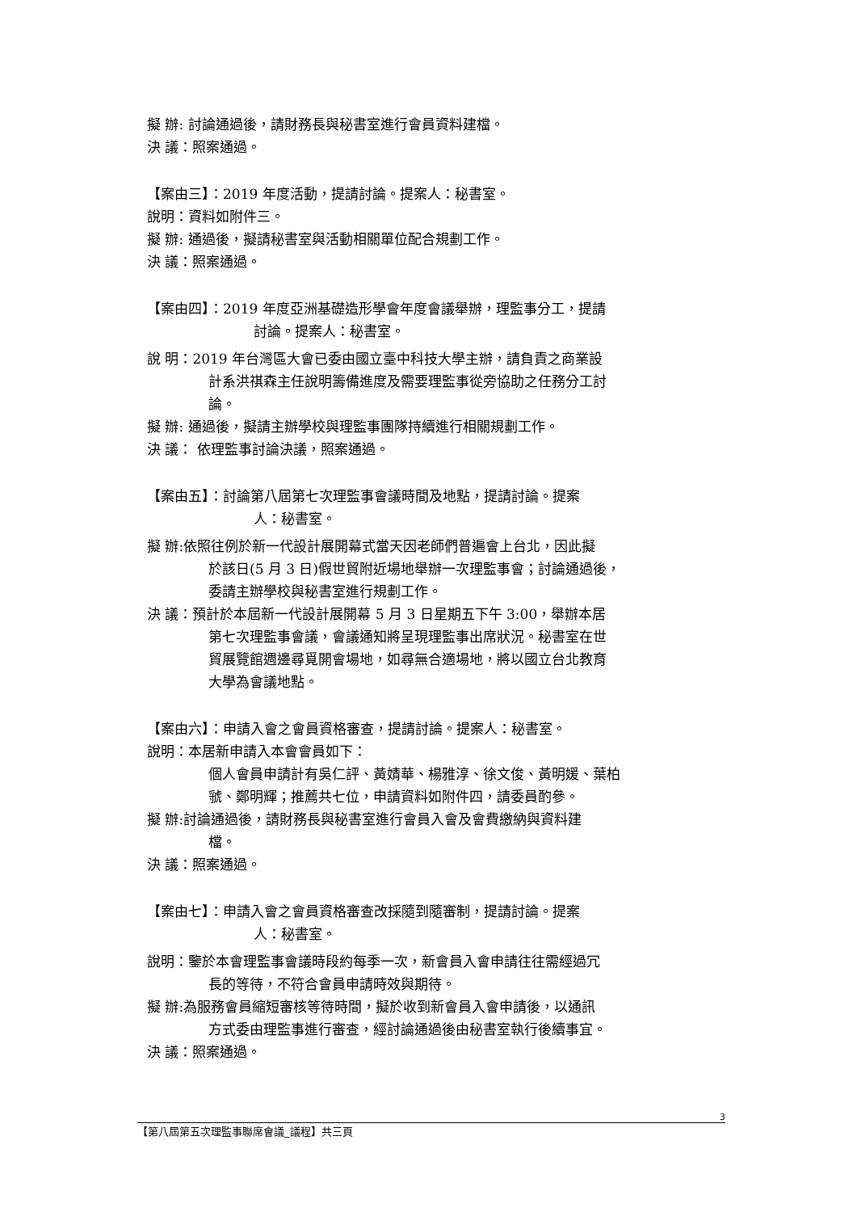擬 辦: 討論通過後，請財務長與秘書室進行會員資料建檔。
決 議：照案通過。
【案由三】：2019 年度活動，提請討論。提案人：秘書室。
說明：資料如附件三。
擬 辦: 通過後，擬請秘書室與活動相關單位配合規劃工作。
決 議：照案通過。
【案由四】：2019 年度亞洲基礎造形學會年度會議舉辦，理監事分工，提請
討論。提案人：秘書室。
說 明：2019 年台灣區大會已委由國立臺中科技大學主辦，請負責之商業設
計系洪祺森主任說明籌備進度及需要理監事從旁協助之任務分工討
論。
擬 辦: 通過後，擬請主辦學校與理監事團隊持續進行相關規劃工作。
決 議： 依理監事討論決議，照案通過。
【案由五】：討論第八屆第七次理監事會議時間及地點，提請討論。提案
人：秘書室。
擬 辦:依照往例於新一代設計展開幕式當天因老師們普遍會上台北，因此擬
於該日(5 月 3 日)假世貿附近場地舉辦一次理監事會；討論通過後，
委請主辦學校與秘書室進行規劃工作。
決 議：預計於本屆新一代設計展開幕 5 月 3 日星期五下午 3:00，舉辦本居
第七次理監事會議，會議通知將呈現理監事出席狀況。秘書室在世
貿展覽館週邊尋覓開會場地，如尋無合適場地，將以國立台北教育
大學為會議地點。
【案由六】：申請入會之會員資格審查，提請討論。提案人：秘書室。
說明：本居新申請入本會會員如下：
個人會員申請計有吳仁評、黃婧華、楊雅淳、徐文俊、黃明媛、葉柏
虢、鄭明輝；推薦共七位，申請資料如附件四，請委員酌參。
擬 辦:討論通過後，請財務長與秘書室進行會員入會及會費繳納與資料建
檔。
決 議：照案通過。
【案由七】：申請入會之會員資格審查改採隨到隨審制，提請討論。提案
人：秘書室。
說明：鑒於本會理監事會議時段約每季一次，新會員入會申請往往需經過冗
長的等待，不符合會員申請時效與期待。
擬 辦:為服務會員縮短審核等待時間，擬於收到新會員入會申請後，以通訊
方式委由理監事進行審查，經討論通過後由秘書室執行後續事宜。
決 議：照案通過。
3
【第八屆第五次理監事聯席會議_議程】共三頁